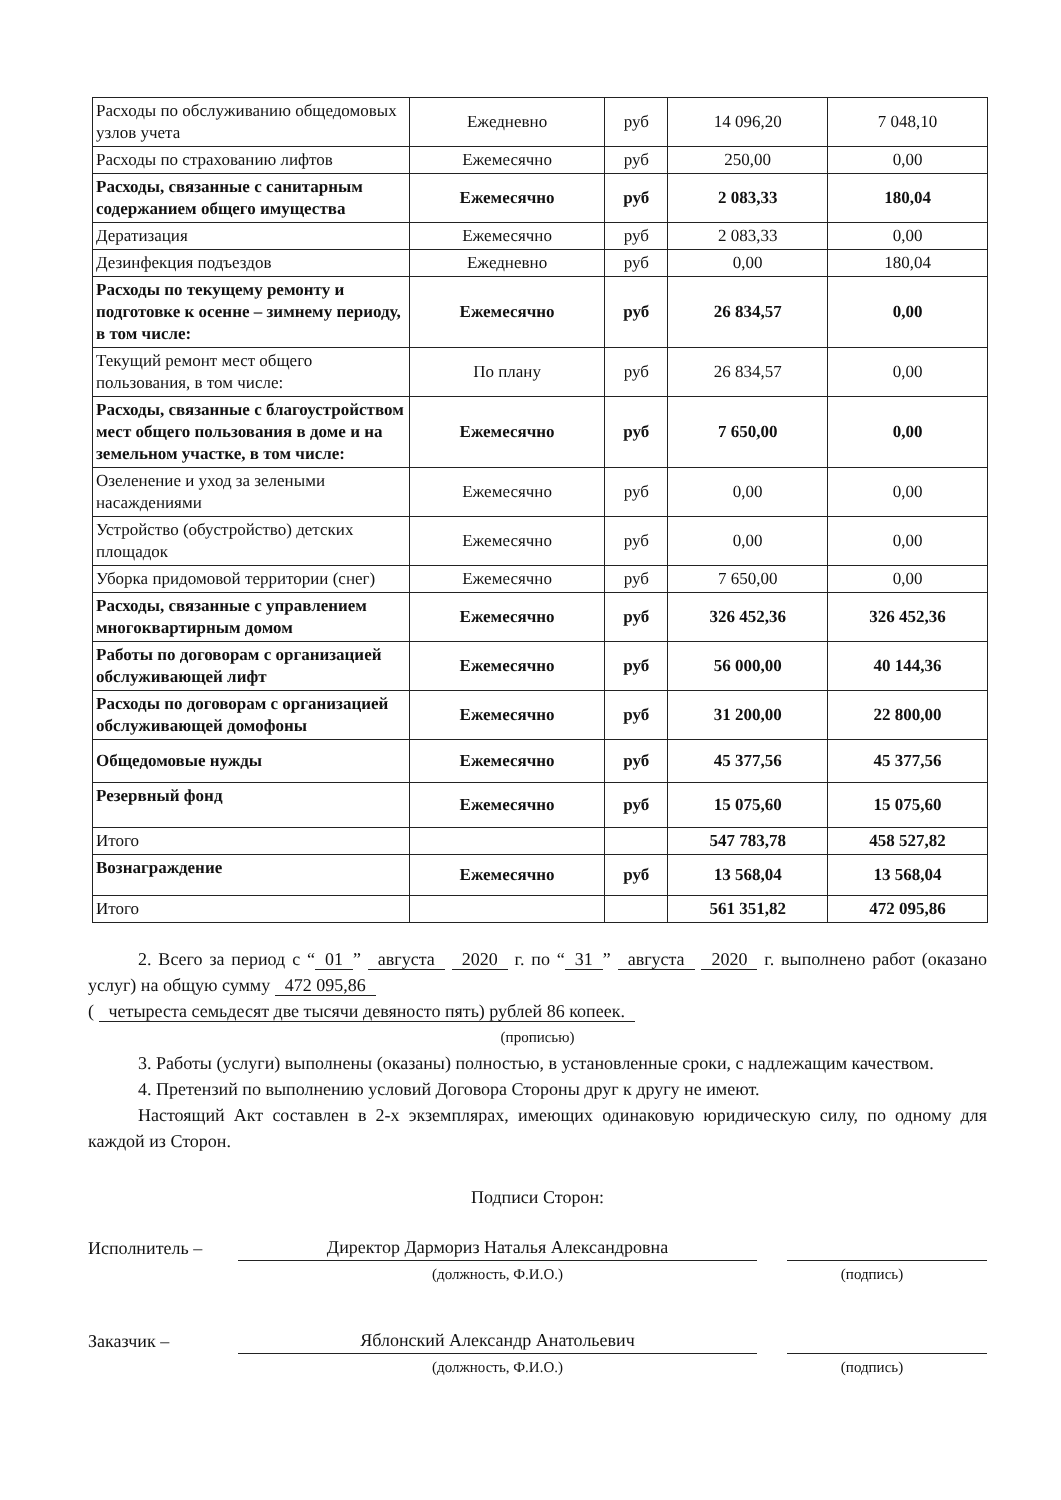| Расходы по обслуживанию общедомовых узлов учета | Ежедневно | руб | 14 096,20 | 7 048,10 |
| Расходы по страхованию лифтов | Ежемесячно | руб | 250,00 | 0,00 |
| Расходы, связанные с санитарным содержанием общего имущества | Ежемесячно | руб | 2 083,33 | 180,04 |
| Дератизация | Ежемесячно | руб | 2 083,33 | 0,00 |
| Дезинфекция подъездов | Ежедневно | руб | 0,00 | 180,04 |
| Расходы по текущему ремонту и подготовке к осенне – зимнему периоду, в том числе: | Ежемесячно | руб | 26 834,57 | 0,00 |
| Текущий ремонт мест общего пользования, в том числе: | По плану | руб | 26 834,57 | 0,00 |
| Расходы, связанные с благоустройством мест общего пользования в доме и на земельном участке, в том числе: | Ежемесячно | руб | 7 650,00 | 0,00 |
| Озеленение и уход за зелеными насаждениями | Ежемесячно | руб | 0,00 | 0,00 |
| Устройство (обустройство) детских площадок | Ежемесячно | руб | 0,00 | 0,00 |
| Уборка придомовой территории (снег) | Ежемесячно | руб | 7 650,00 | 0,00 |
| Расходы, связанные с управлением многоквартирным домом | Ежемесячно | руб | 326 452,36 | 326 452,36 |
| Работы по договорам с организацией обслуживающей лифт | Ежемесячно | руб | 56 000,00 | 40 144,36 |
| Расходы по договорам с организацией обслуживающей домофоны | Ежемесячно | руб | 31 200,00 | 22 800,00 |
| Общедомовые нужды | Ежемесячно | руб | 45 377,56 | 45 377,56 |
| Резервный фонд | Ежемесячно | руб | 15 075,60 | 15 075,60 |
| Итого | | | 547 783,78 | 458 527,82 |
| Вознаграждение | Ежемесячно | руб | 13 568,04 | 13 568,04 |
| Итого | | | 561 351,82 | 472 095,86 |
2. Всего за период с “01” августа 2020 г. по “31” августа 2020 г. выполнено работ (оказано услуг) на общую сумму 472 095,86
( четыреста семьдесят две тысячи девяносто пять) рублей 86 копеек.
(прописью)
3. Работы (услуги) выполнены (оказаны) полностью, в установленные сроки, с надлежащим качеством.
4. Претензий по выполнению условий Договора Стороны друг к другу не имеют.
Настоящий Акт составлен в 2-х экземплярах, имеющих одинаковую юридическую силу, по одному для каждой из Сторон.
Подписи Сторон:
Исполнитель –
Директор Дармориз Наталья Александровна
(должность, Ф.И.О.) (подпись)
Заказчик –
Яблонский Александр Анатольевич
(должность, Ф.И.О.) (подпись)